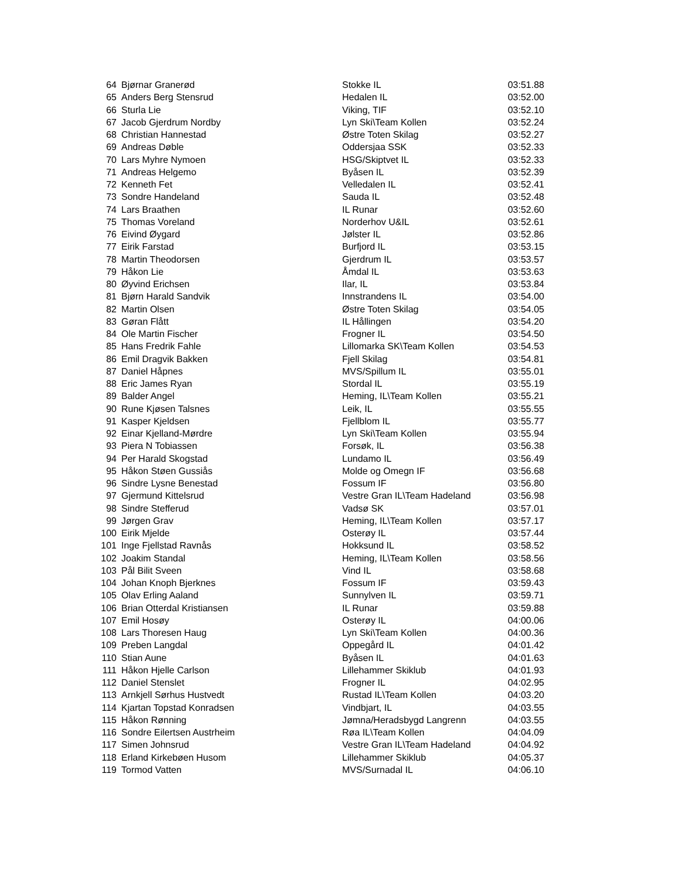| 64 | Bjørnar Granerød | Stokke IL | 03:51.88 |
| 65 | Anders Berg Stensrud | Hedalen IL | 03:52.00 |
| 66 | Sturla Lie | Viking, TIF | 03:52.10 |
| 67 | Jacob Gjerdrum Nordby | Lyn Ski\Team Kollen | 03:52.24 |
| 68 | Christian Hannestad | Østre Toten Skilag | 03:52.27 |
| 69 | Andreas Døble | Oddersjaa SSK | 03:52.33 |
| 70 | Lars Myhre Nymoen | HSG/Skiptvet IL | 03:52.33 |
| 71 | Andreas Helgemo | Byåsen IL | 03:52.39 |
| 72 | Kenneth Fet | Velledalen IL | 03:52.41 |
| 73 | Sondre Handeland | Sauda IL | 03:52.48 |
| 74 | Lars Braathen | IL Runar | 03:52.60 |
| 75 | Thomas Voreland | Norderhov U&IL | 03:52.61 |
| 76 | Eivind Øygard | Jølster IL | 03:52.86 |
| 77 | Eirik Farstad | Burfjord IL | 03:53.15 |
| 78 | Martin Theodorsen | Gjerdrum IL | 03:53.57 |
| 79 | Håkon Lie | Åmdal IL | 03:53.63 |
| 80 | Øyvind Erichsen | Ilar, IL | 03:53.84 |
| 81 | Bjørn Harald Sandvik | Innstrandens IL | 03:54.00 |
| 82 | Martin Olsen | Østre Toten Skilag | 03:54.05 |
| 83 | Gøran Flått | IL Hållingen | 03:54.20 |
| 84 | Ole Martin Fischer | Frogner IL | 03:54.50 |
| 85 | Hans Fredrik Fahle | Lillomarka SK\Team Kollen | 03:54.53 |
| 86 | Emil Dragvik Bakken | Fjell Skilag | 03:54.81 |
| 87 | Daniel Håpnes | MVS/Spillum IL | 03:55.01 |
| 88 | Eric James Ryan | Stordal IL | 03:55.19 |
| 89 | Balder Angel | Heming, IL\Team Kollen | 03:55.21 |
| 90 | Rune Kjøsen Talsnes | Leik, IL | 03:55.55 |
| 91 | Kasper Kjeldsen | Fjellblom IL | 03:55.77 |
| 92 | Einar Kjelland-Mørdre | Lyn Ski\Team Kollen | 03:55.94 |
| 93 | Piera N Tobiassen | Forsøk, IL | 03:56.38 |
| 94 | Per Harald Skogstad | Lundamo IL | 03:56.49 |
| 95 | Håkon Støen Gussiås | Molde og Omegn IF | 03:56.68 |
| 96 | Sindre Lysne Benestad | Fossum IF | 03:56.80 |
| 97 | Gjermund Kittelsrud | Vestre Gran IL\Team Hadeland | 03:56.98 |
| 98 | Sindre Stefferud | Vadsø SK | 03:57.01 |
| 99 | Jørgen Grav | Heming, IL\Team Kollen | 03:57.17 |
| 100 | Eirik Mjelde | Osterøy IL | 03:57.44 |
| 101 | Inge Fjellstad Ravnås | Hokksund IL | 03:58.52 |
| 102 | Joakim Standal | Heming, IL\Team Kollen | 03:58.56 |
| 103 | Pål Bilit Sveen | Vind IL | 03:58.68 |
| 104 | Johan Knoph Bjerknes | Fossum IF | 03:59.43 |
| 105 | Olav Erling Aaland | Sunnylven IL | 03:59.71 |
| 106 | Brian Otterdal Kristiansen | IL Runar | 03:59.88 |
| 107 | Emil Hosøy | Osterøy IL | 04:00.06 |
| 108 | Lars Thoresen Haug | Lyn Ski\Team Kollen | 04:00.36 |
| 109 | Preben Langdal | Oppegård IL | 04:01.42 |
| 110 | Stian Aune | Byåsen IL | 04:01.63 |
| 111 | Håkon Hjelle Carlson | Lillehammer Skiklub | 04:01.93 |
| 112 | Daniel Stenslet | Frogner IL | 04:02.95 |
| 113 | Arnkjell Sørhus Hustvedt | Rustad IL\Team Kollen | 04:03.20 |
| 114 | Kjartan Topstad Konradsen | Vindbjart, IL | 04:03.55 |
| 115 | Håkon Rønning | Jømna/Heradsbygd Langrenn | 04:03.55 |
| 116 | Sondre Eilertsen Austrheim | Røa IL\Team Kollen | 04:04.09 |
| 117 | Simen Johnsrud | Vestre Gran IL\Team Hadeland | 04:04.92 |
| 118 | Erland Kirkebøen Husom | Lillehammer Skiklub | 04:05.37 |
| 119 | Tormod Vatten | MVS/Surnadal IL | 04:06.10 |